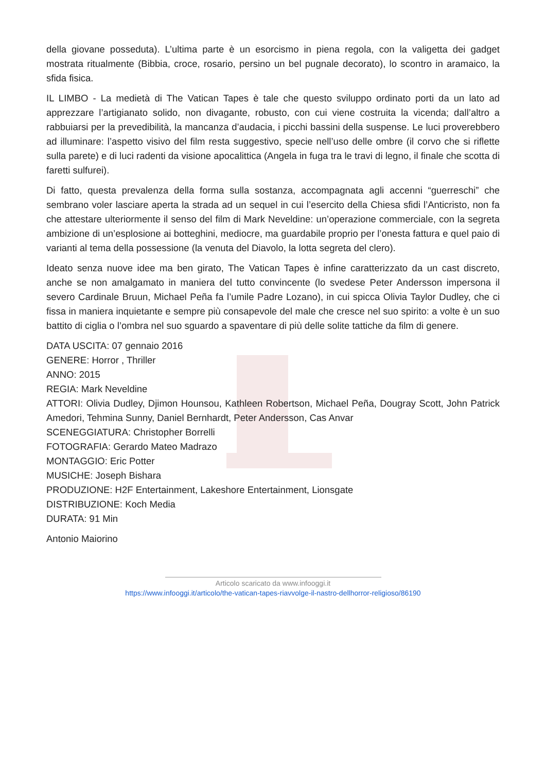della giovane posseduta). L’ultima parte è un esorcismo in piena regola, con la valigetta dei gadget mostrata ritualmente (Bibbia, croce, rosario, persino un bel pugnale decorato), lo scontro in aramaico, la sfida fisica.
IL LIMBO - La medietà di The Vatican Tapes è tale che questo sviluppo ordinato porti da un lato ad apprezzare l’artigianato solido, non divagante, robusto, con cui viene costruita la vicenda; dall’altro a rabbuiarsi per la prevedibilità, la mancanza d’audacia, i picchi bassini della suspense. Le luci proverebbero ad illuminare: l’aspetto visivo del film resta suggestivo, specie nell’uso delle ombre (il corvo che si riflette sulla parete) e di luci radenti da visione apocalittica (Angela in fuga tra le travi di legno, il finale che scotta di faretti sulfurei).
Di fatto, questa prevalenza della forma sulla sostanza, accompagnata agli accenni “guerreschi” che sembrano voler lasciare aperta la strada ad un sequel in cui l’esercito della Chiesa sfidi l’Anticristo, non fa che attestare ulteriormente il senso del film di Mark Neveldine: un’operazione commerciale, con la segreta ambizione di un’esplosione ai botteghini, mediocre, ma guardabile proprio per l’onesta fattura e quel paio di varianti al tema della possessione (la venuta del Diavolo, la lotta segreta del clero).
Ideato senza nuove idee ma ben girato, The Vatican Tapes è infine caratterizzato da un cast discreto, anche se non amalgamato in maniera del tutto convincente (lo svedese Peter Andersson impersona il severo Cardinale Bruun, Michael Peña fa l’umile Padre Lozano), in cui spicca Olivia Taylor Dudley, che ci fissa in maniera inquietante e sempre più consapevole del male che cresce nel suo spirito: a volte è un suo battito di ciglia o l’ombra nel suo sguardo a spaventare di più delle solite tattiche da film di genere.
DATA USCITA: 07 gennaio 2016
GENERE: Horror , Thriller
ANNO: 2015
REGIA: Mark Neveldine
ATTORI: Olivia Dudley, Djimon Hounsou, Kathleen Robertson, Michael Peña, Dougray Scott, John Patrick Amedori, Tehmina Sunny, Daniel Bernhardt, Peter Andersson, Cas Anvar
SCENEGGIATURA: Christopher Borrelli
FOTOGRAFIA: Gerardo Mateo Madrazo
MONTAGGIO: Eric Potter
MUSICHE: Joseph Bishara
PRODUZIONE: H2F Entertainment, Lakeshore Entertainment, Lionsgate
DISTRIBUZIONE: Koch Media
DURATA: 91 Min
Antonio Maiorino
Articolo scaricato da www.infooggi.it
https://www.infooggi.it/articolo/the-vatican-tapes-riavvolge-il-nastro-dellhorror-religioso/86190